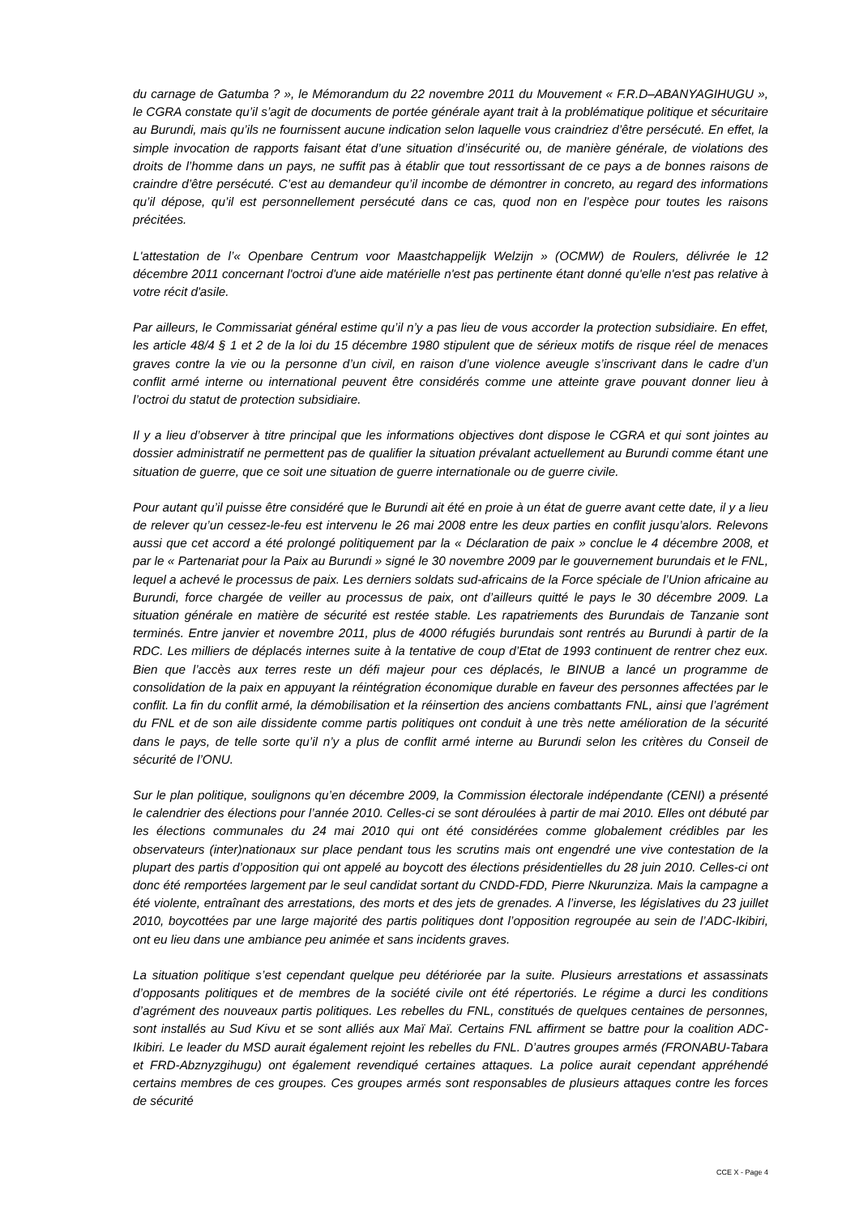du carnage de Gatumba ? », le Mémorandum du 22 novembre 2011 du Mouvement « F.R.D–ABANYAGIHUGU », le CGRA constate qu’il s’agit de documents de portée générale ayant trait à la problématique politique et sécuritaire au Burundi, mais qu’ils ne fournissent aucune indication selon laquelle vous craindriez d’être persécuté. En effet, la simple invocation de rapports faisant état d’une situation d’insécurité ou, de manière générale, de violations des droits de l’homme dans un pays, ne suffit pas à établir que tout ressortissant de ce pays a de bonnes raisons de craindre d’être persécuté. C’est au demandeur qu’il incombe de démontrer in concreto, au regard des informations qu’il dépose, qu’il est personnellement persécuté dans ce cas, quod non en l’espèce pour toutes les raisons précitées.
L'attestation de l’« Openbare Centrum voor Maastchappelijk Welzijn » (OCMW) de Roulers, délivrée le 12 décembre 2011 concernant l'octroi d'une aide matérielle n'est pas pertinente étant donné qu'elle n'est pas relative à votre récit d'asile.
Par ailleurs, le Commissariat général estime qu’il n’y a pas lieu de vous accorder la protection subsidiaire. En effet, les article 48/4 § 1 et 2 de la loi du 15 décembre 1980 stipulent que de sérieux motifs de risque réel de menaces graves contre la vie ou la personne d’un civil, en raison d’une violence aveugle s’inscrivant dans le cadre d’un conflit armé interne ou international peuvent être considérés comme une atteinte grave pouvant donner lieu à l’octroi du statut de protection subsidiaire.
Il y a lieu d’observer à titre principal que les informations objectives dont dispose le CGRA et qui sont jointes au dossier administratif ne permettent pas de qualifier la situation prévalant actuellement au Burundi comme étant une situation de guerre, que ce soit une situation de guerre internationale ou de guerre civile.
Pour autant qu’il puisse être considéré que le Burundi ait été en proie à un état de guerre avant cette date, il y a lieu de relever qu’un cessez-le-feu est intervenu le 26 mai 2008 entre les deux parties en conflit jusqu’alors. Relevons aussi que cet accord a été prolongé politiquement par la « Déclaration de paix » conclue le 4 décembre 2008, et par le « Partenariat pour la Paix au Burundi » signé le 30 novembre 2009 par le gouvernement burundais et le FNL, lequel a achevé le processus de paix. Les derniers soldats sud-africains de la Force spéciale de l’Union africaine au Burundi, force chargée de veiller au processus de paix, ont d’ailleurs quitté le pays le 30 décembre 2009. La situation générale en matière de sécurité est restée stable. Les rapatriements des Burundais de Tanzanie sont terminés. Entre janvier et novembre 2011, plus de 4000 réfugiés burundais sont rentrés au Burundi à partir de la RDC. Les milliers de déplacés internes suite à la tentative de coup d’Etat de 1993 continuent de rentrer chez eux. Bien que l’accès aux terres reste un défi majeur pour ces déplacés, le BINUB a lancé un programme de consolidation de la paix en appuyant la réintégration économique durable en faveur des personnes affectées par le conflit. La fin du conflit armé, la démobilisation et la réinsertion des anciens combattants FNL, ainsi que l’agrément du FNL et de son aile dissidente comme partis politiques ont conduit à une très nette amélioration de la sécurité dans le pays, de telle sorte qu’il n’y a plus de conflit armé interne au Burundi selon les critères du Conseil de sécurité de l’ONU.
Sur le plan politique, soulignons qu’en décembre 2009, la Commission électorale indépendante (CENI) a présenté le calendrier des élections pour l’année 2010. Celles-ci se sont déroulées à partir de mai 2010. Elles ont débuté par les élections communales du 24 mai 2010 qui ont été considérées comme globalement crédibles par les observateurs (inter)nationaux sur place pendant tous les scrutins mais ont engendré une vive contestation de la plupart des partis d’opposition qui ont appelé au boycott des élections présidentielles du 28 juin 2010. Celles-ci ont donc été remportées largement par le seul candidat sortant du CNDD-FDD, Pierre Nkurunziza. Mais la campagne a été violente, entraînant des arrestations, des morts et des jets de grenades. A l’inverse, les législatives du 23 juillet 2010, boycottées par une large majorité des partis politiques dont l’opposition regroupée au sein de l’ADC-Ikibiri, ont eu lieu dans une ambiance peu animée et sans incidents graves.
La situation politique s’est cependant quelque peu détériorée par la suite. Plusieurs arrestations et assassinats d’opposants politiques et de membres de la société civile ont été répertoriés. Le régime a durci les conditions d’agrément des nouveaux partis politiques. Les rebelles du FNL, constitués de quelques centaines de personnes, sont installés au Sud Kivu et se sont alliés aux Maï Maï. Certains FNL affirment se battre pour la coalition ADC- Ikibiri. Le leader du MSD aurait également rejoint les rebelles du FNL. D’autres groupes armés (FRONABU-Tabara et FRD-Abznyzgihugu) ont également revendiqué certaines attaques. La police aurait cependant appréhendé certains membres de ces groupes. Ces groupes armés sont responsables de plusieurs attaques contre les forces de sécurité
CCE X - Page 4